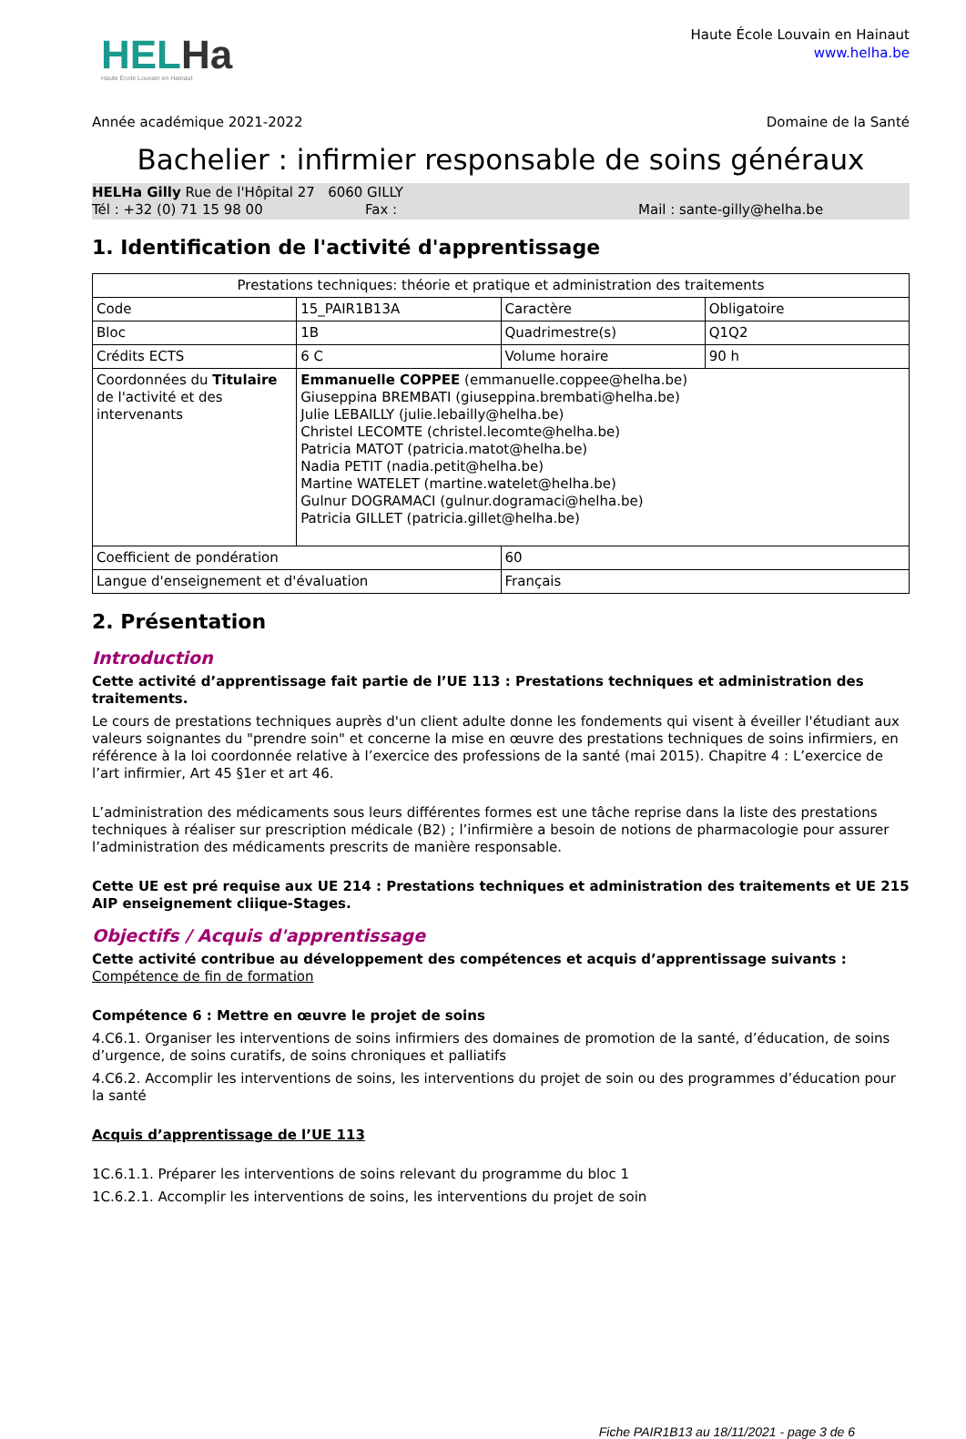HELHa
Haute École Louvain en Hainaut
Haute École Louvain en Hainaut
www.helha.be
Année académique 2021-2022 Domaine de la Santé
Bachelier : infirmier responsable de soins généraux
HELHa Gilly Rue de l'Hôpital 27 6060 GILLY
Tél : +32 (0) 71 15 98 00 Fax : Mail : sante-gilly@helha.be
1. Identification de l'activité d'apprentissage
| Prestations techniques: théorie et pratique et administration des traitements | | | |
| Code | 15_PAIR1B13A | Caractère | Obligatoire |
| Bloc | 1B | Quadrimestre(s) | Q1Q2 |
| Crédits ECTS | 6 C | Volume horaire | 90 h |
| Coordonnées du Titulaire de l'activité et des intervenants | Emmanuelle COPPEE (emmanuelle.coppee@helha.be) Giuseppina BREMBATI (giuseppina.brembati@helha.be) Julie LEBAILLY (julie.lebailly@helha.be) Christel LECOMTE (christel.lecomte@helha.be) Patricia MATOT (patricia.matot@helha.be) Nadia PETIT (nadia.petit@helha.be) Martine WATELET (martine.watelet@helha.be) Gulnur DOGRAMACI (gulnur.dogramaci@helha.be) Patricia GILLET (patricia.gillet@helha.be) | | |
| Coefficient de pondération | | 60 | |
| Langue d'enseignement et d'évaluation | | Français | |
2. Présentation
Introduction
Cette activité d’apprentissage fait partie de l’UE 113 : Prestations techniques et administration des traitements.
Le cours de prestations techniques auprès d'un client adulte donne les fondements qui visent à éveiller l'étudiant aux valeurs soignantes du "prendre soin" et concerne la mise en œuvre des prestations techniques de soins infirmiers, en référence à la loi coordonnée relative à l’exercice des professions de la santé (mai 2015). Chapitre 4 : L’exercice de l’art infirmier, Art 45 §1er et art 46.
L’administration des médicaments sous leurs différentes formes est une tâche reprise dans la liste des prestations techniques à réaliser sur prescription médicale (B2) ; l’infirmière a besoin de notions de pharmacologie pour assurer l’administration des médicaments prescrits de manière responsable.
Cette UE est pré requise aux UE 214 : Prestations techniques et administration des traitements et UE 215 AIP enseignement cliique-Stages.
Objectifs / Acquis d'apprentissage
Cette activité contribue au développement des compétences et acquis d’apprentissage suivants :
Compétence de fin de formation
Compétence 6 : Mettre en œuvre le projet de soins
4.C6.1. Organiser les interventions de soins infirmiers des domaines de promotion de la santé, d’éducation, de soins d’urgence, de soins curatifs, de soins chroniques et palliatifs
4.C6.2. Accomplir les interventions de soins, les interventions du projet de soin ou des programmes d’éducation pour la santé
Acquis d’apprentissage de l’UE 113
1C.6.1.1. Préparer les interventions de soins relevant du programme du bloc 1
1C.6.2.1. Accomplir les interventions de soins, les interventions du projet de soin
Fiche PAIR1B13 au 18/11/2021 - page 3 de 6